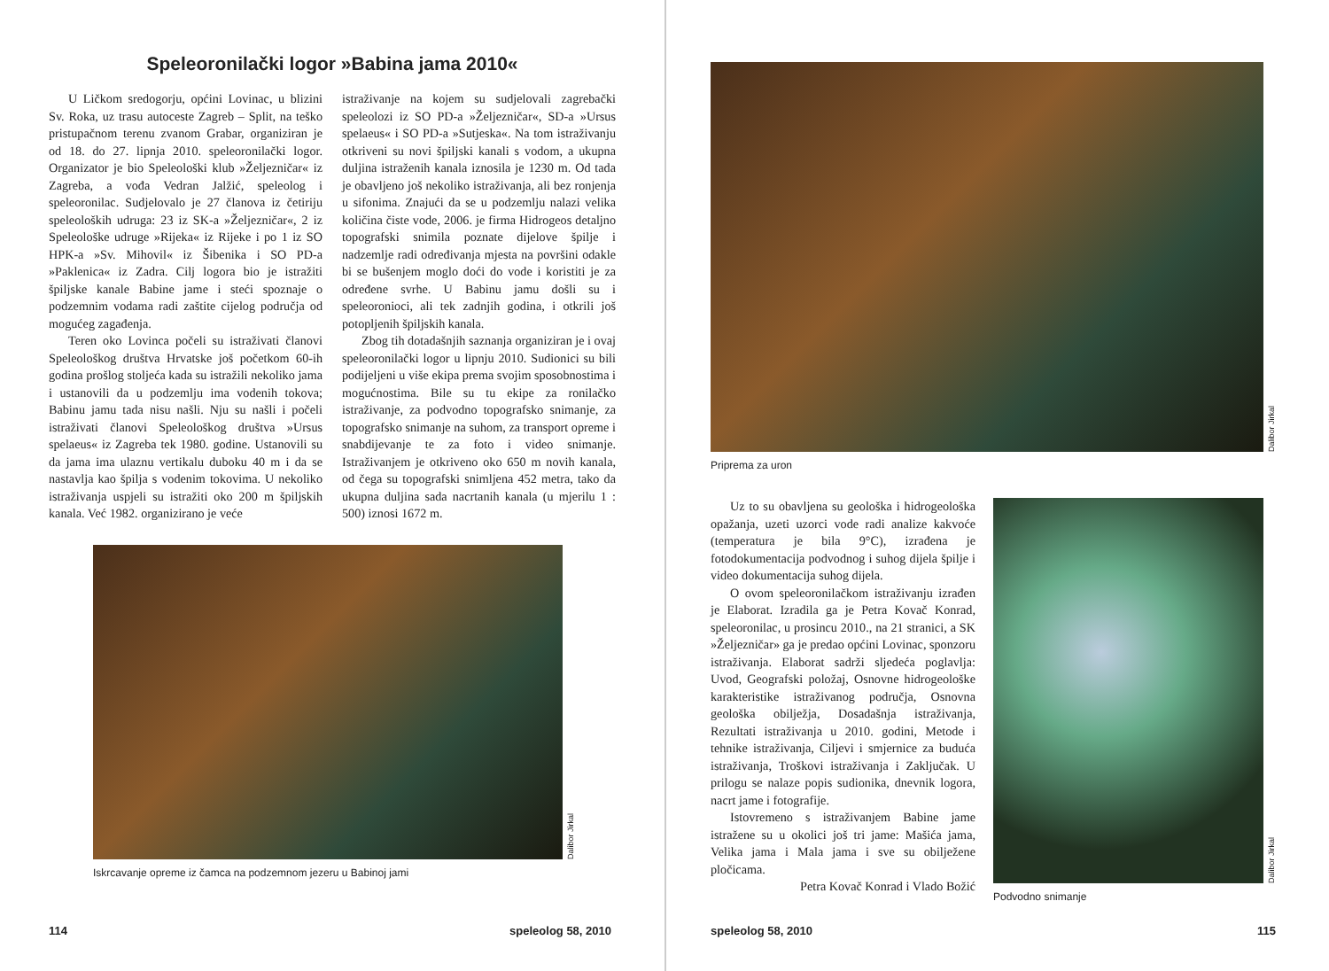Speleoronilački logor »Babina jama 2010«
U Ličkom sredogorju, općini Lovinac, u blizini Sv. Roka, uz trasu autoceste Zagreb – Split, na teško pristupačnom terenu zvanom Grabar, organiziran je od 18. do 27. lipnja 2010. speleoronilački logor. Organizator je bio Speleološki klub »Željezničar« iz Zagreba, a vođa Vedran Jalžić, speleolog i speleoronilac. Sudjelovalo je 27 članova iz četiriju speleoloških udruga: 23 iz SK-a »Željezničar«, 2 iz Speleološke udruge »Rijeka« iz Rijeke i po 1 iz SO HPK-a »Sv. Mihovil« iz Šibenika i SO PD-a »Paklenica« iz Zadra. Cilj logora bio je istražiti špiljske kanale Babine jame i steći spoznaje o podzemnim vodama radi zaštite cijelog područja od mogućeg zagađenja.
Teren oko Lovinca počeli su istraživati članovi Speleološkog društva Hrvatske još početkom 60-ih godina prošlog stoljeća kada su istražili nekoliko jama i ustanovili da u podzemlju ima vodenih tokova; Babinu jamu tada nisu našli. Nju su našli i počeli istraživati članovi Speleološkog društva »Ursus spelaeus« iz Zagreba tek 1980. godine. Ustanovili su da jama ima ulaznu vertikalu duboku 40 m i da se nastavlja kao špilja s vodenim tokovima. U nekoliko istraživanja uspjeli su istražiti oko 200 m špiljskih kanala. Već 1982. organizirano je veće
istraživanje na kojem su sudjelovali zagrebački speleolozi iz SO PD-a »Željezničar«, SD-a »Ursus spelaeus« i SO PD-a »Sutjeska«. Na tom istraživanju otkriveni su novi špiljski kanali s vodom, a ukupna duljina istraženih kanala iznosila je 1230 m. Od tada je obavljeno još nekoliko istraživanja, ali bez ronjenja u sifonima. Znajući da se u podzemlju nalazi velika količina čiste vode, 2006. je firma Hidrogeos detaljno topografski snimila poznate dijelove špilje i nadzemlje radi određivanja mjesta na površini odakle bi se bušenjem moglo doći do vode i koristiti je za određene svrhe. U Babinu jamu došli su i speleoronioci, ali tek zadnjih godina, i otkrili još potopljenih špiljskih kanala.
Zbog tih dotadašnjih saznanja organiziran je i ovaj speleoronilački logor u lipnju 2010. Sudionici su bili podijeljeni u više ekipa prema svojim sposobnostima i mogućnostima. Bile su tu ekipe za ronilačko istraživanje, za podvodno topografsko snimanje, za topografsko snimanje na suhom, za transport opreme i snabdijevanje te za foto i video snimanje. Istraživanjem je otkriveno oko 650 m novih kanala, od čega su topografski snimljena 452 metra, tako da ukupna duljina sada nacrtanih kanala (u mjerilu 1 : 500) iznosi 1672 m.
Dalibor Jirkal
Iskrcavanje opreme iz čamca na podzemnom jezeru u Babinoj jami
114 speleolog 58, 2010
Dalibor Jirkal
Priprema za uron
Uz to su obavljena su geološka i hidrogeološka opažanja, uzeti uzorci vode radi analize kakvoće (temperatura je bila 9°C), izrađena je fotodokumentacija podvodnog i suhog dijela špilje i video dokumentacija suhog dijela.
O ovom speleoronilačkom istraživanju izrađen je Elaborat. Izradila ga je Petra Kovač Konrad, speleoronilac, u prosincu 2010., na 21 stranici, a SK »Željezničar» ga je predao općini Lovinac, sponzoru istraživanja. Elaborat sadrži sljedeća poglavlja: Uvod, Geografski položaj, Osnovne hidrogeološke karakteristike istraživanog područja, Osnovna geološka obilježja, Dosadašnja istraživanja, Rezultati istraživanja u 2010. godini, Metode i tehnike istraživanja, Ciljevi i smjernice za buduća istraživanja, Troškovi istraživanja i Zaključak. U prilogu se nalaze popis sudionika, dnevnik logora, nacrt jame i fotografije.
Istovremeno s istraživanjem Babine jame istražene su u okolici još tri jame: Mašića jama, Velika jama i Mala jama i sve su obilježene pločicama.
Petra Kovač Konrad i Vlado Božić
Dalibor Jirkal
Podvodno snimanje
speleolog 58, 2010 115